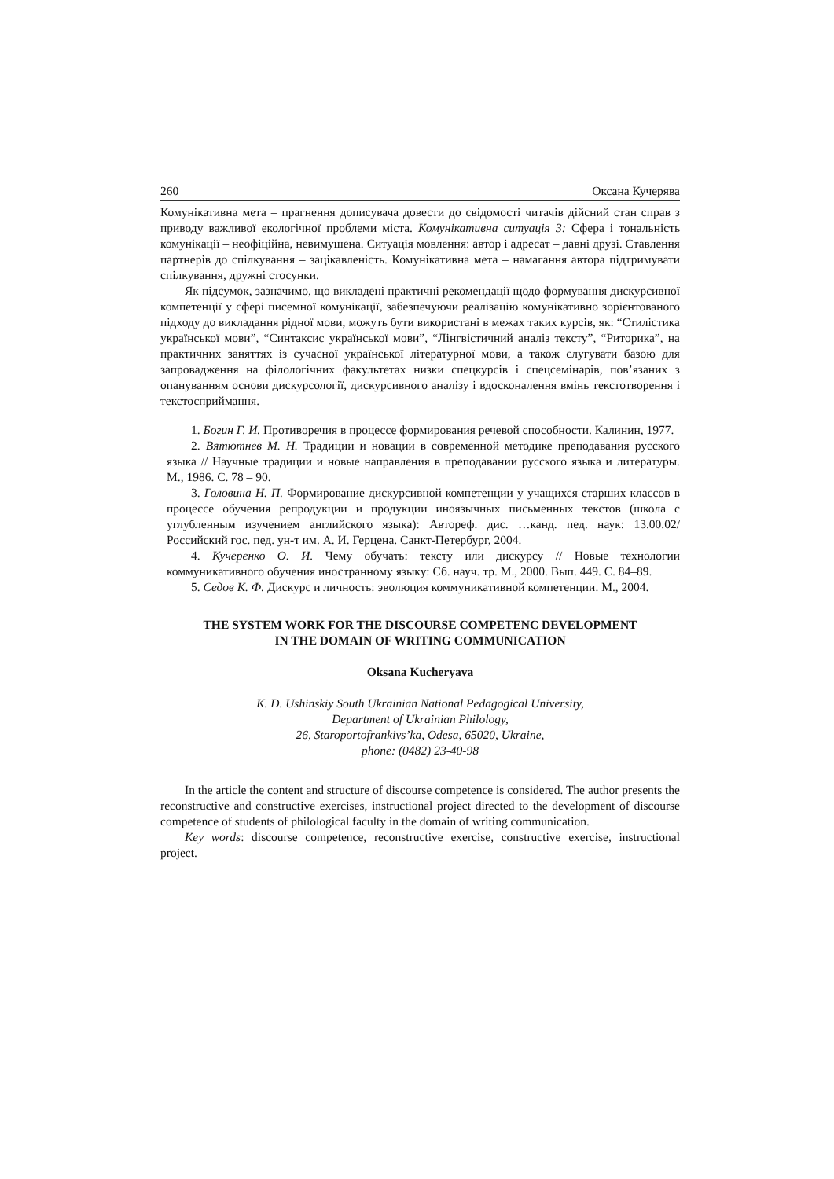260 Оксана Кучерява
Комунікативна мета – прагнення дописувача довести до свідомості читачів дійсний стан справ з приводу важливої екологічної проблеми міста. Комунікативна ситуація 3: Сфера і тональність комунікації – неофіційна, невимушена. Ситуація мовлення: автор і адресат – давні друзі. Ставлення партнерів до спілкування – зацікавленість. Комунікативна мета – намагання автора підтримувати спілкування, дружні стосунки.
Як підсумок, зазначимо, що викладені практичні рекомендації щодо формування дискурсивної компетенції у сфері писемної комунікації, забезпечуючи реалізацію комунікативно зорієнтованого підходу до викладання рідної мови, можуть бути використані в межах таких курсів, як: “Стилістика української мови”, “Синтаксис української мови”, “Лінгвістичний аналіз тексту”, “Риторика”, на практичних заняттях із сучасної української літературної мови, а також слугувати базою для запровадження на філологічних факультетах низки спецкурсів і спецсемінарів, пов’язаних з опануванням основи дискурсології, дискурсивного аналізу і вдосконалення вмінь текстотворення і текстосприймання.
1. Богин Г. И. Противоречия в процессе формирования речевой способности. Калинин, 1977.
2. Вятютнев М. Н. Традиции и новации в современной методике преподавания русского языка // Научные традиции и новые направления в преподавании русского языка и литературы. М., 1986. С. 78 – 90.
3. Головина Н. П. Формирование дискурсивной компетенции у учащихся старших классов в процессе обучения репродукции и продукции иноязычных письменных текстов (школа с углубленным изучением английского языка): Автореф. дис. …канд. пед. наук: 13.00.02/ Российский гос. пед. ун-т им. А. И. Герцена. Санкт-Петербург, 2004.
4. Кучеренко О. И. Чему обучать: тексту или дискурсу // Новые технологии коммуникативного обучения иностранному языку: Сб. науч. тр. М., 2000. Вып. 449. С. 84–89.
5. Седов К. Ф. Дискурс и личность: эволюция коммуникативной компетенции. М., 2004.
THE SYSTEM WORK FOR THE DISCOURSE COMPETENC DEVELOPMENT
IN THE DOMAIN OF WRITING COMMUNICATION
Oksana Kucheryava
K. D. Ushinskiy South Ukrainian National Pedagogical University,
Department of Ukrainian Philology,
26, Staroportofrankivs’ka, Odesa, 65020, Ukraine,
phone: (0482) 23-40-98
In the article the content and structure of discourse competence is considered. The author presents the reconstructive and constructive exercises, instructional project directed to the development of discourse competence of students of philological faculty in the domain of writing communication.
Key words: discourse competence, reconstructive exercise, constructive exercise, instructional project.